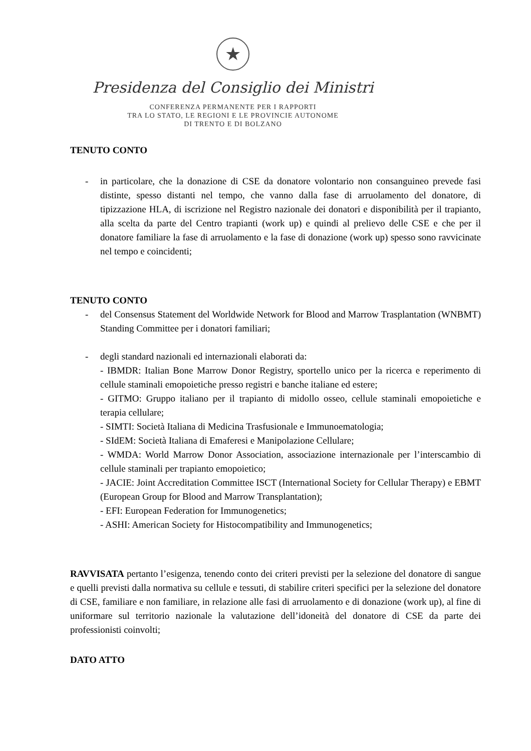★
Presidenza del Consiglio dei Ministri
CONFERENZA PERMANENTE PER I RAPPORTI
TRA LO STATO, LE REGIONI E LE PROVINCIE AUTONOME
DI TRENTO E DI BOLZANO
TENUTO CONTO
- in particolare, che la donazione di CSE da donatore volontario non consanguineo prevede fasi distinte, spesso distanti nel tempo, che vanno dalla fase di arruolamento del donatore, di tipizzazione HLA, di iscrizione nel Registro nazionale dei donatori e disponibilità per il trapianto, alla scelta da parte del Centro trapianti (work up) e quindi al prelievo delle CSE e che per il donatore familiare la fase di arruolamento e la fase di donazione (work up) spesso sono ravvicinate nel tempo e coincidenti;
TENUTO CONTO
- del Consensus Statement del Worldwide Network for Blood and Marrow Trasplantation (WNBMT) Standing Committee per i donatori familiari;
- degli standard nazionali ed internazionali elaborati da:
- IBMDR: Italian Bone Marrow Donor Registry, sportello unico per la ricerca e reperimento di cellule staminali emopoietiche presso registri e banche italiane ed estere;
- GITMO: Gruppo italiano per il trapianto di midollo osseo, cellule staminali emopoietiche e terapia cellulare;
- SIMTI: Società Italiana di Medicina Trasfusionale e Immunoematologia;
- SIdEM: Società Italiana di Emaferesi e Manipolazione Cellulare;
- WMDA: World Marrow Donor Association, associazione internazionale per l’interscambio di cellule staminali per trapianto emopoietico;
- JACIE: Joint Accreditation Committee ISCT (International Society for Cellular Therapy) e EBMT (European Group for Blood and Marrow Transplantation);
- EFI: European Federation for Immunogenetics;
- ASHI: American Society for Histocompatibility and Immunogenetics;
RAVVISATA pertanto l’esigenza, tenendo conto dei criteri previsti per la selezione del donatore di sangue e quelli previsti dalla normativa su cellule e tessuti, di stabilire criteri specifici per la selezione del donatore di CSE, familiare e non familiare, in relazione alle fasi di arruolamento e di donazione (work up), al fine di uniformare sul territorio nazionale la valutazione dell’idoneità del donatore di CSE da parte dei professionisti coinvolti;
DATO ATTO